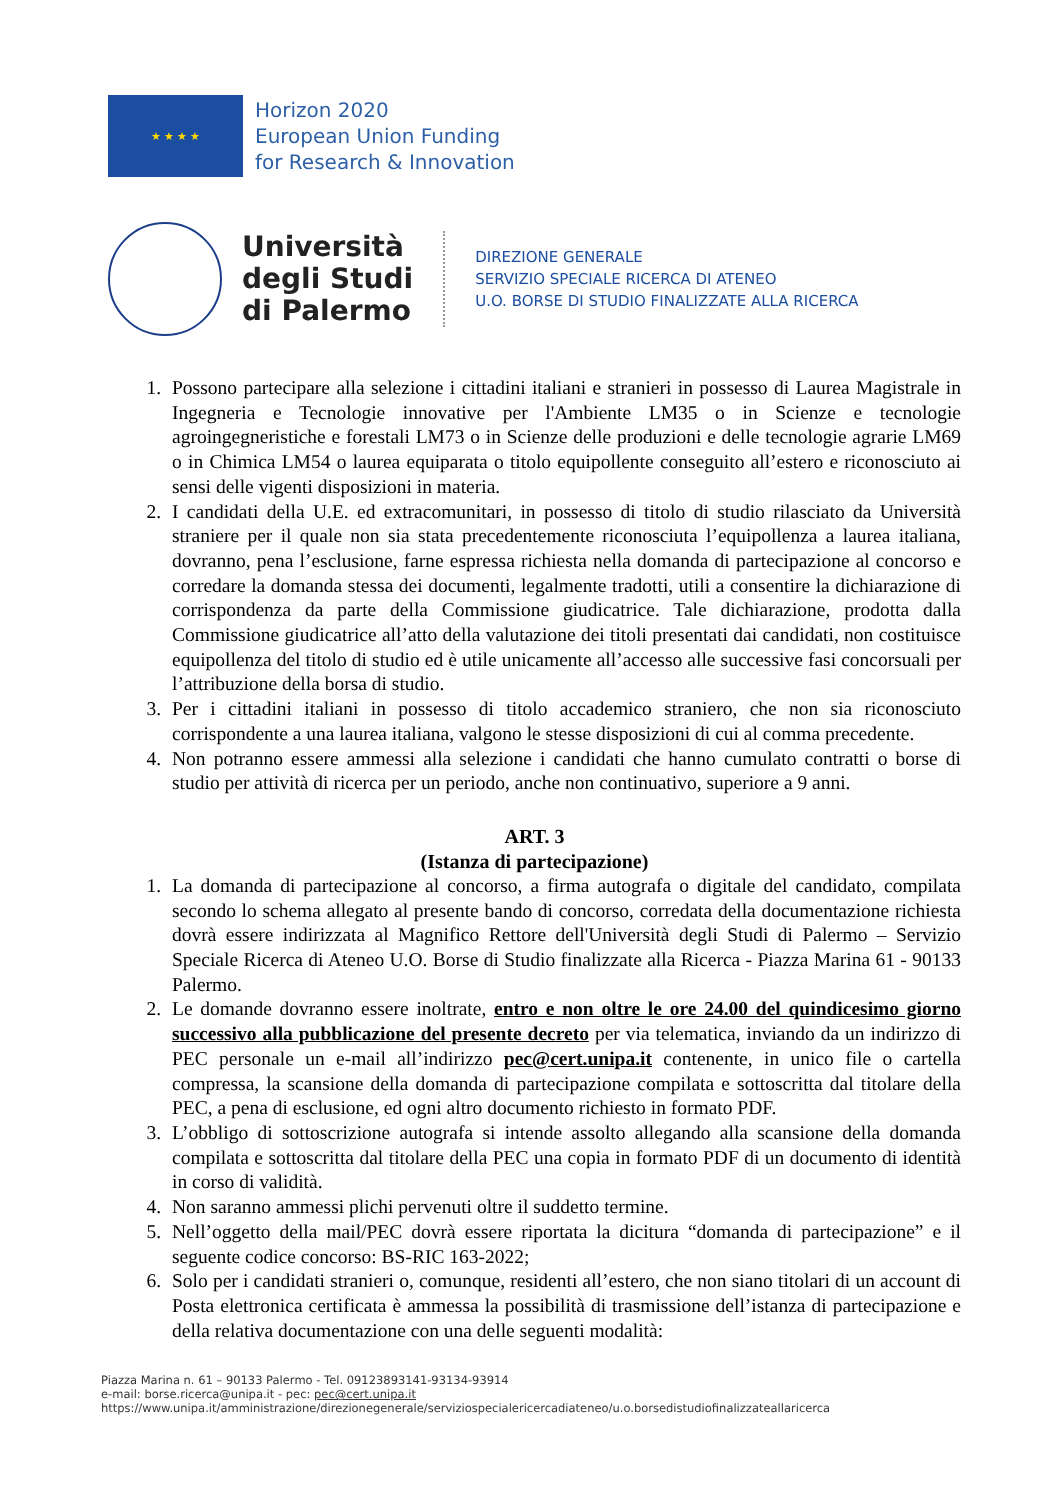★ ★ ★ ★
Horizon 2020
European Union Funding
for Research & Innovation
Università
degli Studi
di Palermo
DIREZIONE GENERALE
SERVIZIO SPECIALE RICERCA DI ATENEO
U.O. BORSE DI STUDIO FINALIZZATE ALLA RICERCA
1. Possono partecipare alla selezione i cittadini italiani e stranieri in possesso di Laurea Magistrale in Ingegneria e Tecnologie innovative per l'Ambiente LM35 o in Scienze e tecnologie agroingegneristiche e forestali LM73 o in Scienze delle produzioni e delle tecnologie agrarie LM69 o in Chimica LM54 o laurea equiparata o titolo equipollente conseguito all’estero e riconosciuto ai sensi delle vigenti disposizioni in materia.
2. I candidati della U.E. ed extracomunitari, in possesso di titolo di studio rilasciato da Università straniere per il quale non sia stata precedentemente riconosciuta l’equipollenza a laurea italiana, dovranno, pena l’esclusione, farne espressa richiesta nella domanda di partecipazione al concorso e corredare la domanda stessa dei documenti, legalmente tradotti, utili a consentire la dichiarazione di corrispondenza da parte della Commissione giudicatrice. Tale dichiarazione, prodotta dalla Commissione giudicatrice all’atto della valutazione dei titoli presentati dai candidati, non costituisce equipollenza del titolo di studio ed è utile unicamente all’accesso alle successive fasi concorsuali per l’attribuzione della borsa di studio.
3. Per i cittadini italiani in possesso di titolo accademico straniero, che non sia riconosciuto corrispondente a una laurea italiana, valgono le stesse disposizioni di cui al comma precedente.
4. Non potranno essere ammessi alla selezione i candidati che hanno cumulato contratti o borse di studio per attività di ricerca per un periodo, anche non continuativo, superiore a 9 anni.
ART. 3
(Istanza di partecipazione)
1. La domanda di partecipazione al concorso, a firma autografa o digitale del candidato, compilata secondo lo schema allegato al presente bando di concorso, corredata della documentazione richiesta dovrà essere indirizzata al Magnifico Rettore dell'Università degli Studi di Palermo – Servizio Speciale Ricerca di Ateneo U.O. Borse di Studio finalizzate alla Ricerca - Piazza Marina 61 - 90133 Palermo.
2. Le domande dovranno essere inoltrate, entro e non oltre le ore 24.00 del quindicesimo giorno successivo alla pubblicazione del presente decreto per via telematica, inviando da un indirizzo di PEC personale un e-mail all’indirizzo pec@cert.unipa.it contenente, in unico file o cartella compressa, la scansione della domanda di partecipazione compilata e sottoscritta dal titolare della PEC, a pena di esclusione, ed ogni altro documento richiesto in formato PDF.
3. L’obbligo di sottoscrizione autografa si intende assolto allegando alla scansione della domanda compilata e sottoscritta dal titolare della PEC una copia in formato PDF di un documento di identità in corso di validità.
4. Non saranno ammessi plichi pervenuti oltre il suddetto termine.
5. Nell’oggetto della mail/PEC dovrà essere riportata la dicitura “domanda di partecipazione” e il seguente codice concorso: BS-RIC 163-2022;
6. Solo per i candidati stranieri o, comunque, residenti all’estero, che non siano titolari di un account di Posta elettronica certificata è ammessa la possibilità di trasmissione dell’istanza di partecipazione e della relativa documentazione con una delle seguenti modalità:
Piazza Marina n. 61 – 90133 Palermo - Tel. 09123893141-93134-93914
e-mail: borse.ricerca@unipa.it - pec: pec@cert.unipa.it
https://www.unipa.it/amministrazione/direzionegenerale/serviziospecialericercadiateneo/u.o.borsedistudiofinalizzateallaricerca